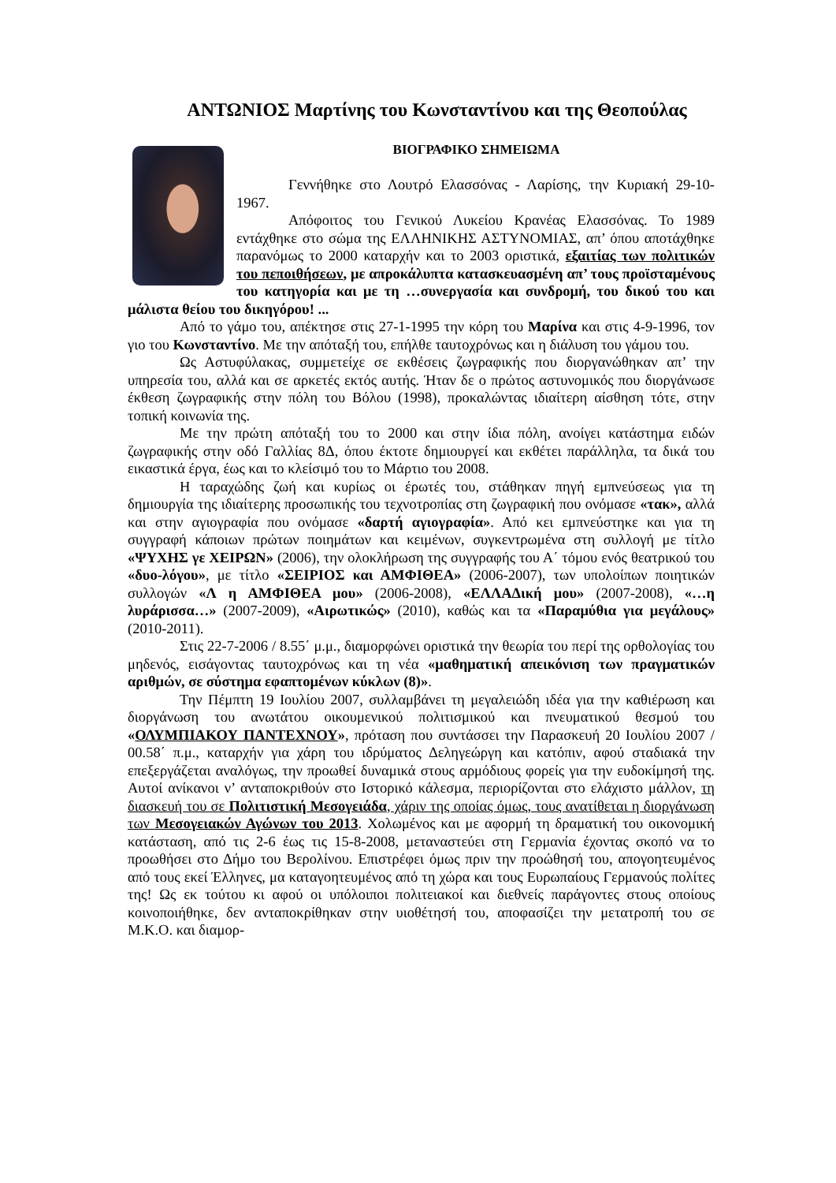ΑΝΤΩΝΙΟΣ Μαρτίνης του Κωνσταντίνου και της Θεοπούλας
ΒΙΟΓΡΑΦΙΚΟ ΣΗΜΕΙΩΜΑ
Γεννήθηκε στο Λουτρό Ελασσόνας - Λαρίσης, την Κυριακή 29-10-1967.
Απόφοιτος του Γενικού Λυκείου Κρανέας Ελασσόνας. Το 1989 εντάχθηκε στο σώμα της ΕΛΛΗΝΙΚΗΣ ΑΣΤΥΝΟΜΙΑΣ, απ’ όπου αποτάχθηκε παρανόμως το 2000 καταρχήν και το 2003 οριστικά, εξαιτίας των πολιτικών του πεποιθήσεων, με απροκάλυπτα κατασκευασμένη απ’ τους προϊσταμένους του κατηγορία και με τη …συνεργασία και συνδρομή, του δικού του και μάλιστα θείου του δικηγόρου! ...
Από το γάμο του, απέκτησε στις 27-1-1995 την κόρη του Μαρίνα και στις 4-9-1996, τον γιο του Κωνσταντίνο. Με την απόταξή του, επήλθε ταυτοχρόνως και η διάλυση του γάμου του.
Ως Αστυφύλακας, συμμετείχε σε εκθέσεις ζωγραφικής που διοργανώθηκαν απ’ την υπηρεσία του, αλλά και σε αρκετές εκτός αυτής. Ήταν δε ο πρώτος αστυνομικός που διοργάνωσε έκθεση ζωγραφικής στην πόλη του Βόλου (1998), προκαλώντας ιδιαίτερη αίσθηση τότε, στην τοπική κοινωνία της.
Με την πρώτη απόταξή του το 2000 και στην ίδια πόλη, ανοίγει κατάστημα ειδών ζωγραφικής στην οδό Γαλλίας 8Δ, όπου έκτοτε δημιουργεί και εκθέτει παράλληλα, τα δικά του εικαστικά έργα, έως και το κλείσιμό του το Μάρτιο του 2008.
Η ταραχώδης ζωή και κυρίως οι έρωτές του, στάθηκαν πηγή εμπνεύσεως για τη δημιουργία της ιδιαίτερης προσωπικής του τεχνοτροπίας στη ζωγραφική που ονόμασε «τακ», αλλά και στην αγιογραφία που ονόμασε «δαρτή αγιογραφία». Από κει εμπνεύστηκε και για τη συγγραφή κάποιων πρώτων ποιημάτων και κειμένων, συγκεντρωμένα στη συλλογή με τίτλο «ΨΥΧΗΣ γε ΧΕΙΡΩΝ» (2006), την ολοκλήρωση της συγγραφής του Α΄ τόμου ενός θεατρικού του «δυο-λόγου», με τίτλο «ΣΕΙΡΙΟΣ και ΑΜΦΙΘΕΑ» (2006-2007), των υπολοίπων ποιητικών συλλογών «Λ η ΑΜΦΙΘΕΑ μου» (2006-2008), «ΕΛΛΑΔική μου» (2007-2008), «…η λυράρισσα…» (2007-2009), «Αιρωτικώς» (2010), καθώς και τα «Παραμύθια για μεγάλους» (2010-2011).
Στις 22-7-2006 / 8.55΄ μ.μ., διαμορφώνει οριστικά την θεωρία του περί της ορθολογίας του μηδενός, εισάγοντας ταυτοχρόνως και τη νέα «μαθηματική απεικόνιση των πραγματικών αριθμών, σε σύστημα εφαπτομένων κύκλων (8)».
Την Πέμπτη 19 Ιουλίου 2007, συλλαμβάνει τη μεγαλειώδη ιδέα για την καθιέρωση και διοργάνωση του ανωτάτου οικουμενικού πολιτισμικού και πνευματικού θεσμού του «ΟΛΥΜΠΙΑΚΟΥ ΠΑΝΤΕΧΝΟΥ», πρόταση που συντάσσει την Παρασκευή 20 Ιουλίου 2007 / 00.58΄ π.μ., καταρχήν για χάρη του ιδρύματος Δεληγεώργη και κατόπιν, αφού σταδιακά την επεξεργάζεται αναλόγως, την προωθεί δυναμικά στους αρμόδιους φορείς για την ευδοκίμησή της. Αυτοί ανίκανοι ν’ ανταποκριθούν στο Ιστορικό κάλεσμα, περιορίζονται στο ελάχιστο μάλλον, τη διασκευή του σε Πολιτιστική Μεσογειάδα, χάριν της οποίας όμως, τους ανατίθεται η διοργάνωση των Μεσογειακών Αγώνων του 2013. Χολωμένος και με αφορμή τη δραματική του οικονομική κατάσταση, από τις 2-6 έως τις 15-8-2008, μεταναστεύει στη Γερμανία έχοντας σκοπό να το προωθήσει στο Δήμο του Βερολίνου. Επιστρέφει όμως πριν την προώθησή του, απογοητευμένος από τους εκεί Έλληνες, μα καταγοητευμένος από τη χώρα και τους Ευρωπαίους Γερμανούς πολίτες της! Ως εκ τούτου κι αφού οι υπόλοιποι πολιτειακοί και διεθνείς παράγοντες στους οποίους κοινοποιήθηκε, δεν ανταποκρίθηκαν στην υιοθέτησή του, αποφασίζει την μετατροπή του σε Μ.Κ.Ο. και διαμορ-